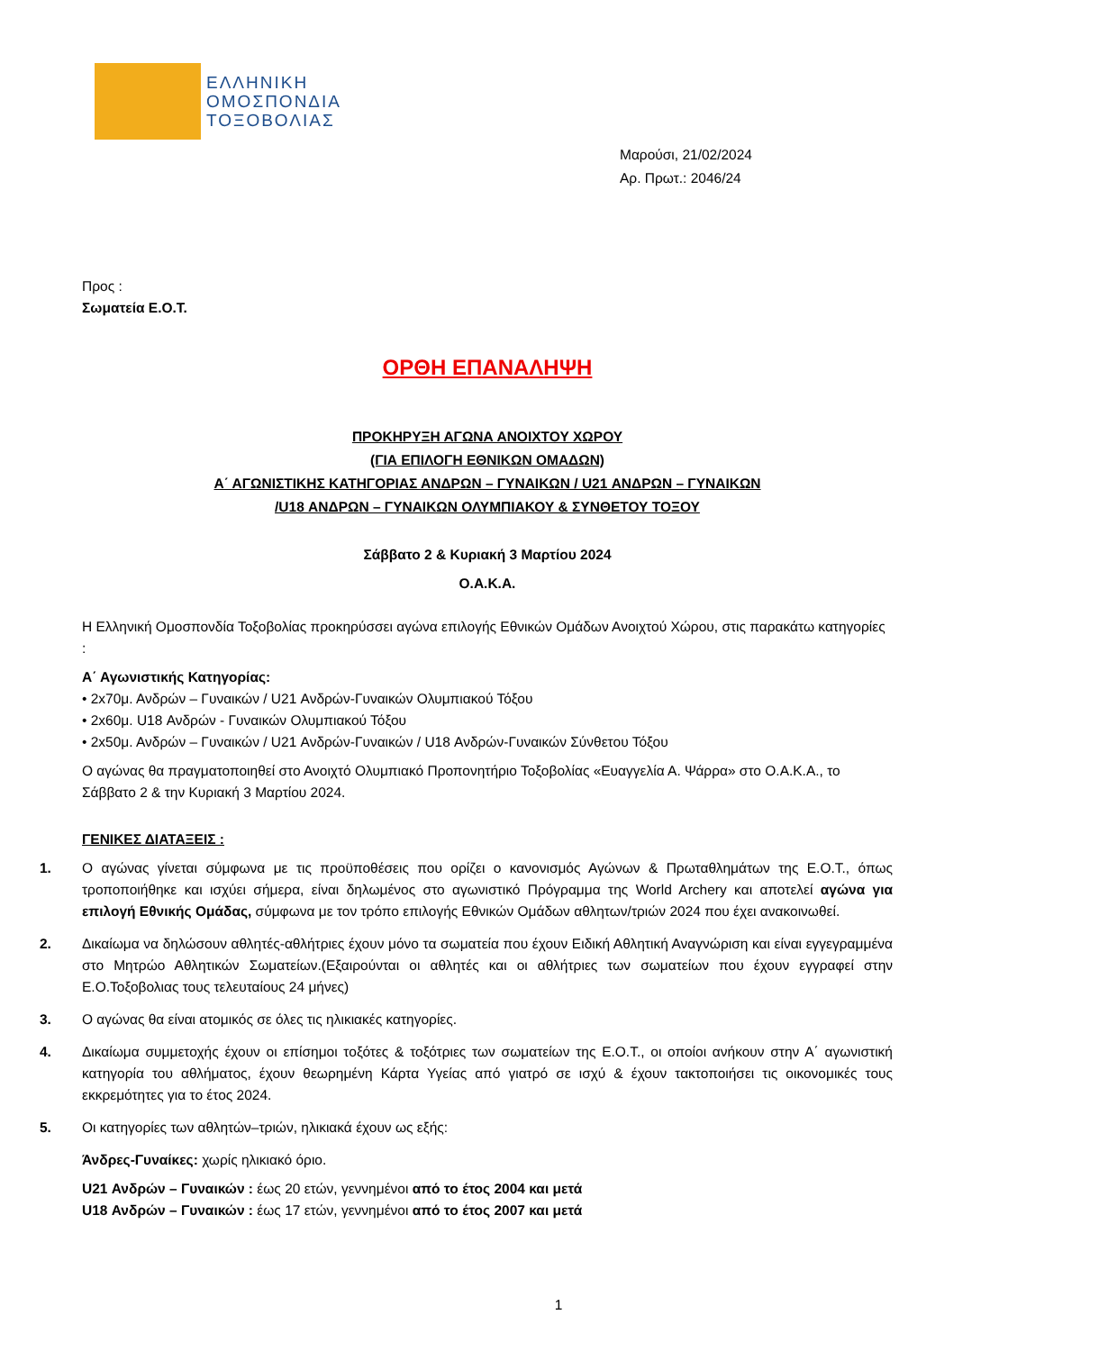ΕΛΛΗΝΙΚΗ
ΟΜΟΣΠΟΝΔΙΑ
ΤΟΞΟΒΟΛΙΑΣ
Μαρούσι, 21/02/2024
Αρ. Πρωτ.: 2046/24
Προς :
Σωματεία Ε.Ο.Τ.
ΟΡΘΗ ΕΠΑΝΑΛΗΨΗ
ΠΡΟΚΗΡΥΞΗ ΑΓΩΝΑ ΑΝΟΙΧΤΟΥ ΧΩΡΟΥ
(ΓΙΑ ΕΠΙΛΟΓΗ ΕΘΝΙΚΩΝ ΟΜΑΔΩΝ)
Α΄ ΑΓΩΝΙΣΤΙΚΗΣ ΚΑΤΗΓΟΡΙΑΣ ΑΝΔΡΩΝ – ΓΥΝΑΙΚΩΝ / U21 ΑΝΔΡΩΝ – ΓΥΝΑΙΚΩΝ
/U18 ΑΝΔΡΩΝ – ΓΥΝΑΙΚΩΝ ΟΛΥΜΠΙΑΚΟΥ & ΣΥΝΘΕΤΟΥ ΤΟΞΟΥ
Σάββατο 2 & Κυριακή 3 Μαρτίου 2024
Ο.Α.Κ.Α.
Η Ελληνική Ομοσπονδία Τοξοβολίας προκηρύσσει αγώνα επιλογής Εθνικών Ομάδων Ανοιχτού Χώρου, στις παρακάτω κατηγορίες :
Α΄ Αγωνιστικής Κατηγορίας:
• 2x70μ. Ανδρών – Γυναικών / U21 Ανδρών-Γυναικών Ολυμπιακού Τόξου
• 2x60μ. U18 Ανδρών - Γυναικών Ολυμπιακού Τόξου
• 2x50μ. Ανδρών – Γυναικών / U21 Ανδρών-Γυναικών / U18 Ανδρών-Γυναικών Σύνθετου Τόξου
Ο αγώνας θα πραγματοποιηθεί στο Ανοιχτό Ολυμπιακό Προπονητήριο Τοξοβολίας «Ευαγγελία Α. Ψάρρα» στο Ο.Α.Κ.Α., το Σάββατο 2 & την Κυριακή 3 Μαρτίου 2024.
ΓΕΝΙΚΕΣ ΔΙΑΤΑΞΕΙΣ :
1. Ο αγώνας γίνεται σύμφωνα με τις προϋποθέσεις που ορίζει ο κανονισμός Αγώνων & Πρωταθλημάτων της Ε.Ο.Τ., όπως τροποποιήθηκε και ισχύει σήμερα, είναι δηλωμένος στο αγωνιστικό Πρόγραμμα της World Archery και αποτελεί αγώνα για επιλογή Εθνικής Ομάδας, σύμφωνα με τον τρόπο επιλογής Εθνικών Ομάδων αθλητων/τριών 2024 που έχει ανακοινωθεί.
2. Δικαίωμα να δηλώσουν αθλητές-αθλήτριες έχουν μόνο τα σωματεία που έχουν Ειδική Αθλητική Αναγνώριση και είναι εγγεγραμμένα στο Μητρώο Αθλητικών Σωματείων.(Εξαιρούνται οι αθλητές και οι αθλήτριες των σωματείων που έχουν εγγραφεί στην Ε.Ο.Τοξοβολιας τους τελευταίους 24 μήνες)
3. Ο αγώνας θα είναι ατομικός σε όλες τις ηλικιακές κατηγορίες.
4. Δικαίωμα συμμετοχής έχουν οι επίσημοι τοξότες & τοξότριες των σωματείων της Ε.Ο.Τ., οι οποίοι ανήκουν στην Α΄ αγωνιστική κατηγορία του αθλήματος, έχουν θεωρημένη Κάρτα Υγείας από γιατρό σε ισχύ & έχουν τακτοποιήσει τις οικονομικές τους εκκρεμότητες για το έτος 2024.
5. Οι κατηγορίες των αθλητών–τριών, ηλικιακά έχουν ως εξής:
Άνδρες-Γυναίκες: χωρίς ηλικιακό όριο.
U21 Ανδρών – Γυναικών : έως 20 ετών, γεννημένοι από το έτος 2004 και μετά
U18 Ανδρών – Γυναικών : έως 17 ετών, γεννημένοι από το έτος 2007 και μετά
1